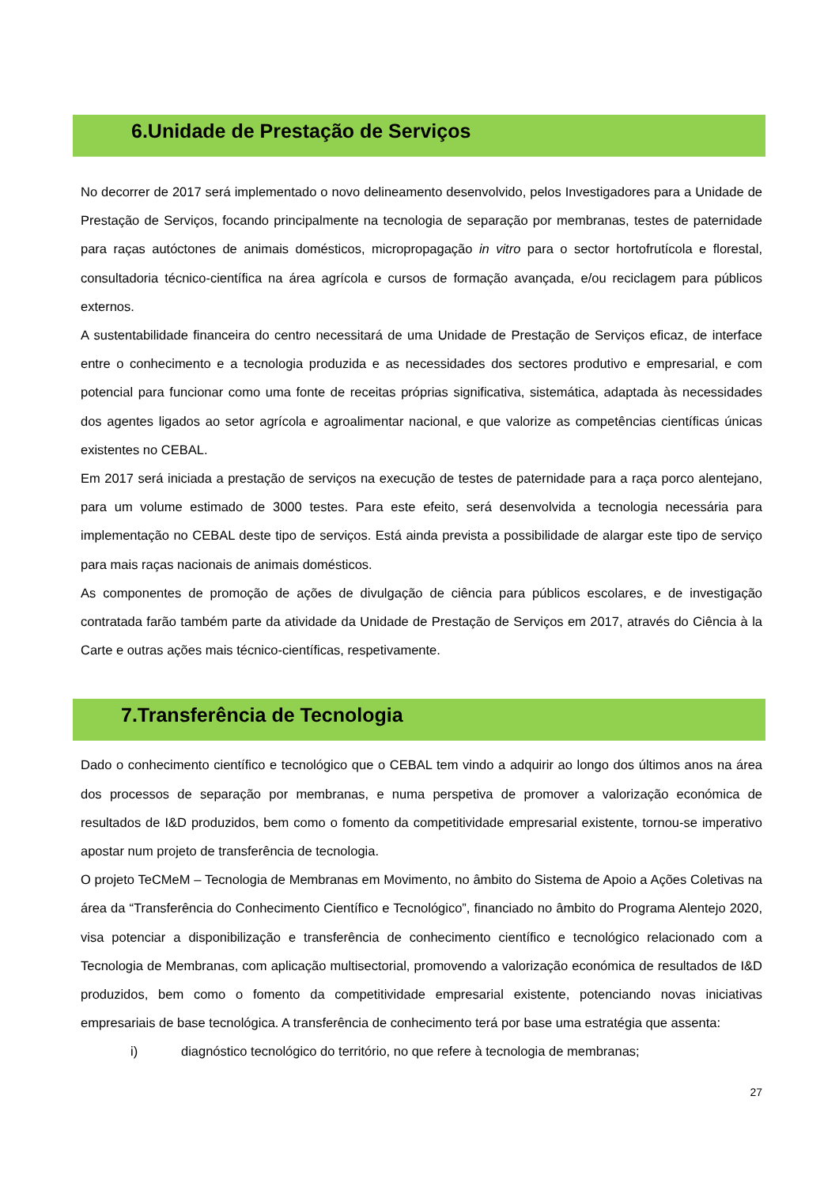6.Unidade de Prestação de Serviços
No decorrer de 2017 será implementado o novo delineamento desenvolvido, pelos Investigadores para a Unidade de Prestação de Serviços, focando principalmente na tecnologia de separação por membranas, testes de paternidade para raças autóctones de animais domésticos, micropropagação in vitro para o sector hortofrutícola e florestal, consultadoria técnico-científica na área agrícola e cursos de formação avançada, e/ou reciclagem para públicos externos.
A sustentabilidade financeira do centro necessitará de uma Unidade de Prestação de Serviços eficaz, de interface entre o conhecimento e a tecnologia produzida e as necessidades dos sectores produtivo e empresarial, e com potencial para funcionar como uma fonte de receitas próprias significativa, sistemática, adaptada às necessidades dos agentes ligados ao setor agrícola e agroalimentar nacional, e que valorize as competências científicas únicas existentes no CEBAL.
Em 2017 será iniciada a prestação de serviços na execução de testes de paternidade para a raça porco alentejano, para um volume estimado de 3000 testes. Para este efeito, será desenvolvida a tecnologia necessária para implementação no CEBAL deste tipo de serviços. Está ainda prevista a possibilidade de alargar este tipo de serviço para mais raças nacionais de animais domésticos.
As componentes de promoção de ações de divulgação de ciência para públicos escolares, e de investigação contratada farão também parte da atividade da Unidade de Prestação de Serviços em 2017, através do Ciência à la Carte e outras ações mais técnico-científicas, respetivamente.
7.Transferência de Tecnologia
Dado o conhecimento científico e tecnológico que o CEBAL tem vindo a adquirir ao longo dos últimos anos na área dos processos de separação por membranas, e numa perspetiva de promover a valorização económica de resultados de I&D produzidos, bem como o fomento da competitividade empresarial existente, tornou-se imperativo apostar num projeto de transferência de tecnologia.
O projeto TeCMeM – Tecnologia de Membranas em Movimento, no âmbito do Sistema de Apoio a Ações Coletivas na área da “Transferência do Conhecimento Científico e Tecnológico”, financiado no âmbito do Programa Alentejo 2020, visa potenciar a disponibilização e transferência de conhecimento científico e tecnológico relacionado com a Tecnologia de Membranas, com aplicação multisectorial, promovendo a valorização económica de resultados de I&D produzidos, bem como o fomento da competitividade empresarial existente, potenciando novas iniciativas empresariais de base tecnológica. A transferência de conhecimento terá por base uma estratégia que assenta:
i) diagnóstico tecnológico do território, no que refere à tecnologia de membranas;
27